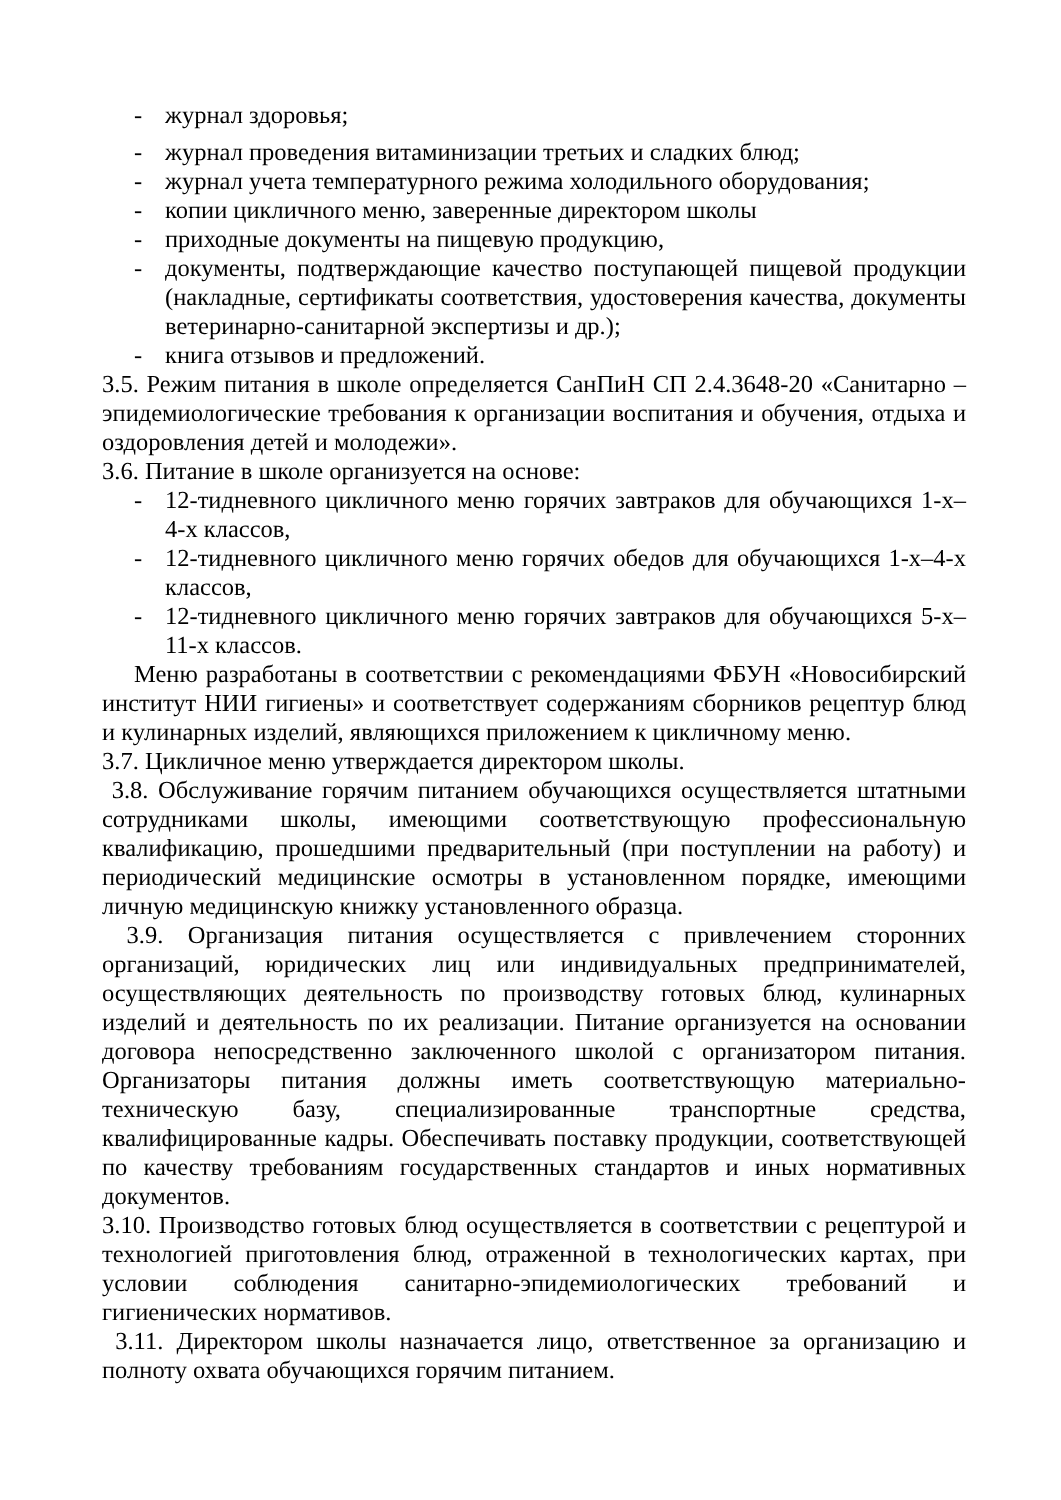- журнал здоровья;
- журнал проведения витаминизации третьих и сладких блюд;
- журнал учета температурного режима холодильного оборудования;
- копии цикличного меню, заверенные директором школы
- приходные документы на пищевую продукцию,
- документы, подтверждающие качество поступающей пищевой продукции (накладные, сертификаты соответствия, удостоверения качества, документы ветеринарно-санитарной экспертизы и др.);
- книга отзывов и предложений.
3.5. Режим питания в школе определяется СанПиН СП 2.4.3648-20 «Санитарно – эпидемиологические требования к организации воспитания и обучения, отдыха и оздоровления детей и молодежи».
3.6. Питание в школе организуется на основе:
- 12-тидневного цикличного меню горячих завтраков для обучающихся 1-х–4-х классов,
- 12-тидневного цикличного меню горячих обедов для обучающихся 1-х–4-х классов,
- 12-тидневного цикличного меню горячих завтраков для обучающихся 5-х–11-х классов.
Меню разработаны в соответствии с рекомендациями ФБУН «Новосибирский институт НИИ гигиены» и соответствует содержаниям сборников рецептур блюд и кулинарных изделий, являющихся приложением к цикличному меню.
3.7. Цикличное меню утверждается директором школы.
3.8. Обслуживание горячим питанием обучающихся осуществляется штатными сотрудниками школы, имеющими соответствующую профессиональную квалификацию, прошедшими предварительный (при поступлении на работу) и периодический медицинские осмотры в установленном порядке, имеющими личную медицинскую книжку установленного образца.
3.9. Организация питания осуществляется с привлечением сторонних организаций, юридических лиц или индивидуальных предпринимателей, осуществляющих деятельность по производству готовых блюд, кулинарных изделий и деятельность по их реализации. Питание организуется на основании договора непосредственно заключенного школой с организатором питания. Организаторы питания должны иметь соответствующую материально-техническую базу, специализированные транспортные средства, квалифицированные кадры. Обеспечивать поставку продукции, соответствующей по качеству требованиям государственных стандартов и иных нормативных документов.
3.10. Производство готовых блюд осуществляется в соответствии с рецептурой и технологией приготовления блюд, отраженной в технологических картах, при условии соблюдения санитарно-эпидемиологических требований и гигиенических нормативов.
3.11. Директором школы назначается лицо, ответственное за организацию и полноту охвата обучающихся горячим питанием.